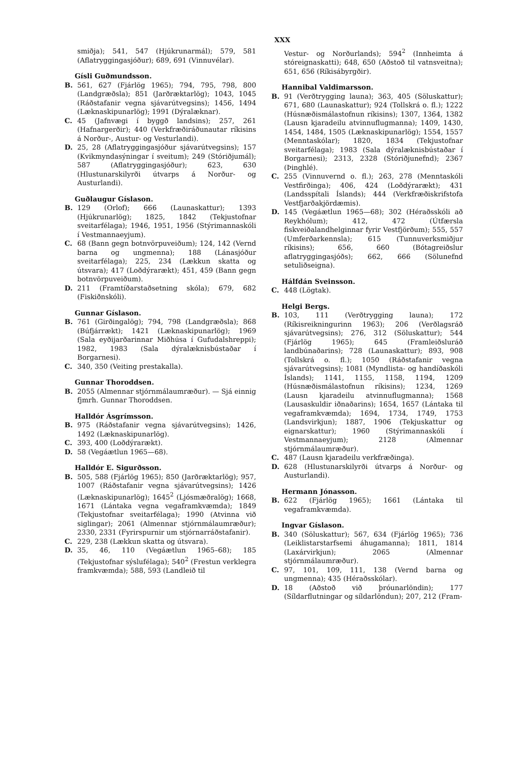XXX
smiðja); 541, 547 (Hjúkrunarmál); 579, 581 (Aflatryggingasjóður); 689, 691 (Vinnuvélar).
Gísli Guðmundsson.
B. 561, 627 (Fjárlög 1965); 794, 795, 798, 800 (Landgræðsla); 851 (Jarðræktarlög); 1043, 1045 (Ráðstafanir vegna sjávarútvegsins); 1456, 1494 (Læknaskipunarlög); 1991 (Dýralæknar).
C. 45 (Jafnvægi í byggð landsins); 257, 261 (Hafnargerðir); 440 (Verkfræðiráðunautar ríkisins á Norður-, Austur- og Vesturlandi).
D. 25, 28 (Aflatryggingasjóður sjávarútvegsins); 157 (Kvikmyndasýningar í sveitum); 249 (Stóriðjumál); 587 (Aflatryggingasjóður); 623, 630 (Hlustunarskilyrði útvarps á Norður- og Austurlandi).
Guðlaugur Gíslason.
B. 129 (Orlof); 666 (Launaskattur); 1393 (Hjúkrunarlög); 1825, 1842 (Tekjustofnar sveitarfélaga); 1946, 1951, 1956 (Stýrimannaskóli í Vestmannaeyjum).
C. 68 (Bann gegn botnvörpuveiðum); 124, 142 (Vernd barna og ungmenna); 188 (Lánasjóður sveitarfélaga); 225, 234 (Lækkun skatta og útsvara); 417 (Loðdýrarækt); 451, 459 (Bann gegn botnvörpuveiðum).
D. 211 (Framtíðarstaðsetning skóla); 679, 682 (Fiskiðnskóli).
Gunnar Gíslason.
B. 761 (Girðingalög); 794, 798 (Landgræðsla); 868 (Búfjárrækt); 1421 (Læknaskipunarlög); 1969 (Sala eyðijarðarinnar Miðhúsa í Gufudalshreppi); 1982, 1983 (Sala dýralæknisbústaðar í Borgarnesi).
C. 340, 350 (Veiting prestakalla).
Gunnar Thoroddsen.
B. 2055 (Almennar stjórnmálaumræður). — Sjá einnig fjmrh. Gunnar Thoroddsen.
Halldór Ásgrímsson.
B. 975 (Ráðstafanir vegna sjávarútvegsins); 1426, 1492 (Læknaskipunarlög).
C. 393, 400 (Loðdýrarækt).
D. 58 (Vegáætlun 1965—68).
Halldór E. Sigurðsson.
B. 505, 588 (Fjárlög 1965); 850 (Jarðræktarlög); 957, 1007 (Ráðstafanir vegna sjávarútvegsins); 1426 (Læknaskipunarlög); 1645<sup>2</sup> (Ljósmæðralög); 1668, 1671 (Lántaka vegna vegaframkvæmda); 1849 (Tekjustofnar sveitarfélaga); 1990 (Atvinna við siglingar); 2061 (Almennar stjórnmálaumræður); 2330, 2331 (Fyrirspurnir um stjórnarráðstafanir).
C. 229, 238 (Lækkun skatta og útsvara).
D. 35, 46, 110 (Vegáætlun 1965–68); 185 (Tekjustofnar sýslufélaga); 540<sup>2</sup> (Frestun verklegra framkvæmda); 588, 593 (Landleið til
Vestur- og Norðurlands); 594<sup>2</sup> (Innheimta á stóreignaskatti); 648, 650 (Aðstoð til vatnsveitna); 651, 656 (Ríkisábyrgðir).
Hannibal Valdimarsson.
B. 91 (Verðtrygging launa); 363, 405 (Söluskattur); 671, 680 (Launaskattur); 924 (Tollskrá o. fl.); 1222 (Húsnæðismálastofnun ríkisins); 1307, 1364, 1382 (Lausn kjaradeilu atvinnuflugmanna); 1409, 1430, 1454, 1484, 1505 (Læknaskipunarlög); 1554, 1557 (Menntaskólar); 1820, 1834 (Tekjustofnar sveitarfélaga); 1983 (Sala dýralæknisbústaðar í Borgarnesi); 2313, 2328 (Stóriðjunefnd); 2367 (Þinghlé).
C. 255 (Vinnuvernd o. fl.); 263, 278 (Menntaskóli Vestfirðinga); 406, 424 (Loðdýrarækt); 431 (Landsspítali Íslands); 444 (Verkfræðiskrifstofa Vestfjarðakjördæmis).
D. 145 (Vegáætlun 1965—68); 302 (Héraðsskóli að Reykhólum); 412, 472 (Útfærsla fiskveiðalandhelginnar fyrir Vestfjörðum); 555, 557 (Umferðarkennsla); 615 (Tunnuverksmiðjur ríkisins); 656, 660 (Bótagreiðslur aflatryggingasjóðs); 662, 666 (Sölunefnd setuliðseigna).
Hálfdán Sveinsson.
C. 448 (Lögtak).
Helgi Bergs.
B. 103, 111 (Verðtrygging launa); 172 (Ríkisreikningurinn 1963); 206 (Verðlagsráð sjávarútvegsins); 276, 312 (Söluskattur); 544 (Fjárlög 1965); 645 (Framleiðsluráð landbúnaðarins); 728 (Launaskattur); 893, 908 (Tollskrá o. fl.); 1050 (Ráðstafanir vegna sjávarútvegsins); 1081 (Myndlista- og handíðaskóli Íslands); 1141, 1155, 1158, 1194, 1209 (Húsnæðismálastofnun ríkisins); 1234, 1269 (Lausn kjaradeilu atvinnuflugmanna); 1568 (Lausaskuldir iðnaðarins); 1654, 1657 (Lántaka til vegaframkvæmda); 1694, 1734, 1749, 1753 (Landsvirkjun); 1887, 1906 (Tekjuskattur og eignarskattur); 1960 (Stýrimannaskóli í Vestmannaeyjum); 2128 (Almennar stjórnmálaumræður).
C. 487 (Lausn kjaradeilu verkfræðinga).
D. 628 (Hlustunarskilyrði útvarps á Norður- og Austurlandi).
Hermann Jónasson.
B. 622 (Fjárlög 1965); 1661 (Lántaka til vegaframkvæmda).
Ingvar Gíslason.
B. 340 (Söluskattur); 567, 634 (Fjárlög 1965); 736 (Leiklistarstarfsemi áhugamanna); 1811, 1814 (Laxárvirkjun); 2065 (Almennar stjórnmálaumræður).
C. 97, 101, 109, 111, 138 (Vernd barna og ungmenna); 435 (Héraðsskólar).
D. 18 (Aðstoð við þróunarlöndin); 177 (Síldarflutningar og síldarlöndun); 207, 212 (Fram-